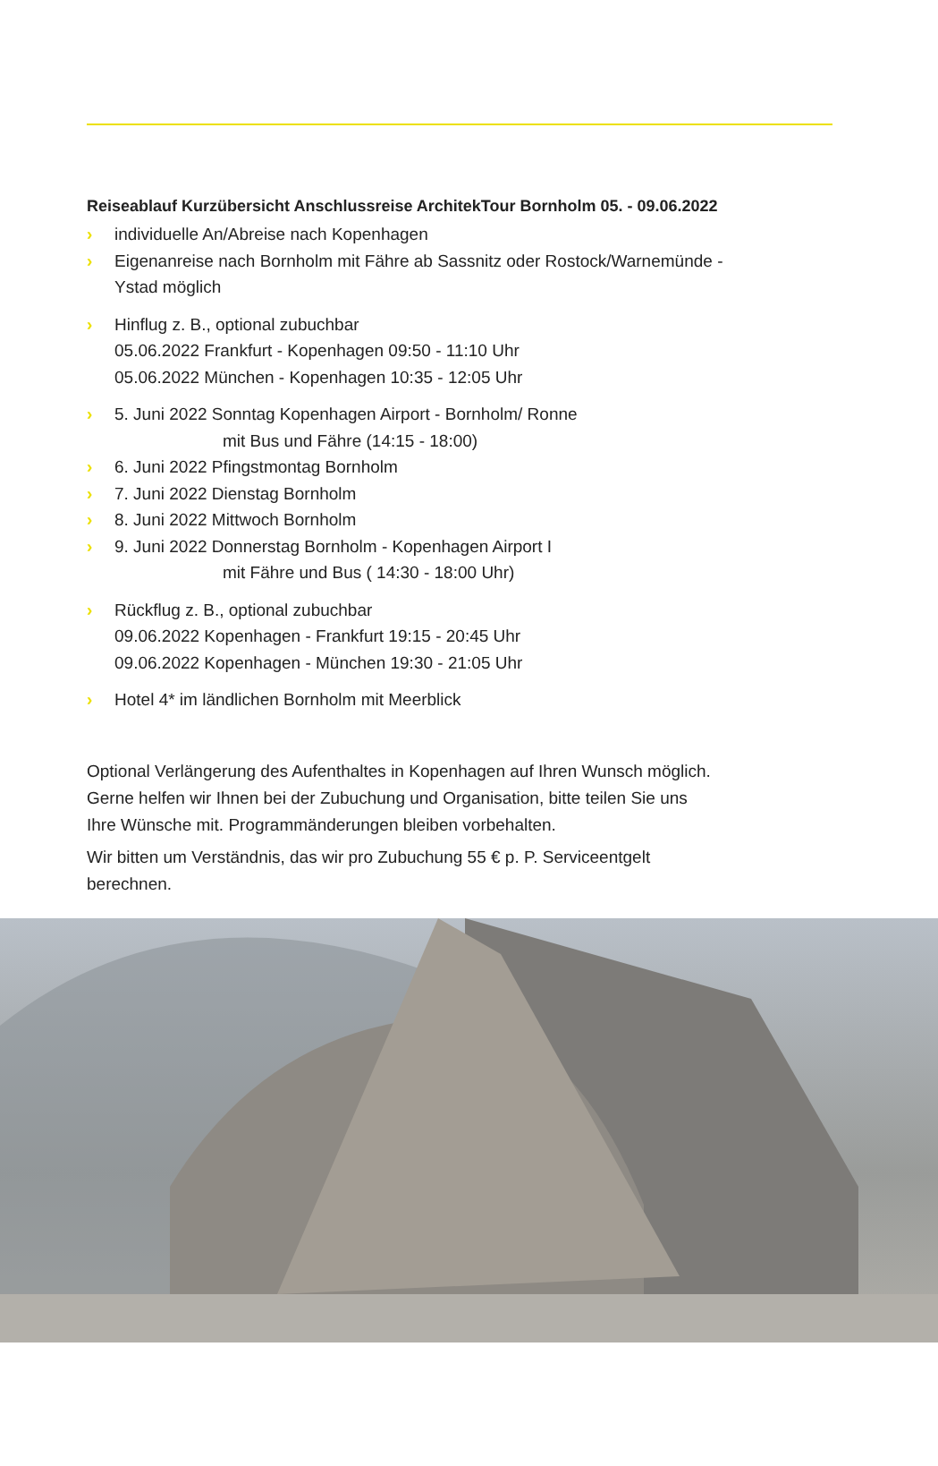Reiseablauf Kurzübersicht Anschlussreise ArchitekTour Bornholm 05. - 09.06.2022
› individuelle An/Abreise nach Kopenhagen
› Eigenanreise nach Bornholm mit Fähre ab Sassnitz oder Rostock/Warnemünde -
Ystad möglich
› Hinflug z. B., optional zubuchbar
05.06.2022 Frankfurt - Kopenhagen 09:50 - 11:10 Uhr
05.06.2022 München - Kopenhagen 10:35 - 12:05 Uhr
› 5. Juni 2022 Sonntag Kopenhagen Airport - Bornholm/ Ronne
mit Bus und Fähre (14:15 - 18:00)
› 6. Juni 2022 Pfingstmontag Bornholm
› 7. Juni 2022 Dienstag Bornholm
› 8. Juni 2022 Mittwoch Bornholm
› 9. Juni 2022 Donnerstag Bornholm - Kopenhagen Airport I
mit Fähre und Bus ( 14:30 - 18:00 Uhr)
› Rückflug z. B., optional zubuchbar
09.06.2022 Kopenhagen - Frankfurt 19:15 - 20:45 Uhr
09.06.2022 Kopenhagen - München 19:30 - 21:05 Uhr
› Hotel 4* im ländlichen Bornholm mit Meerblick
Optional Verlängerung des Aufenthaltes in Kopenhagen auf Ihren Wunsch möglich.
Gerne helfen wir Ihnen bei der Zubuchung und Organisation, bitte teilen Sie uns
Ihre Wünsche mit. Programmänderungen bleiben vorbehalten.
Wir bitten um Verständnis, das wir pro Zubuchung 55 € p. P. Serviceentgelt
berechnen.